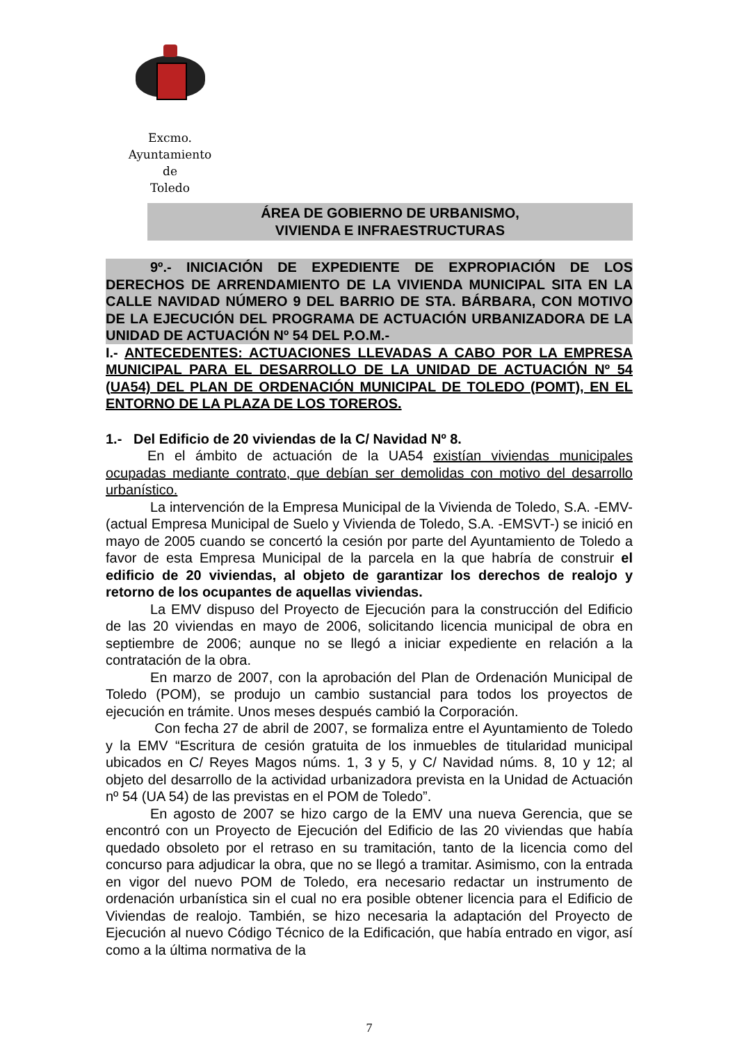Excmo. Ayuntamiento
de
Toledo
ÁREA DE GOBIERNO DE URBANISMO,
VIVIENDA E INFRAESTRUCTURAS
9º.- INICIACIÓN DE EXPEDIENTE DE EXPROPIACIÓN DE LOS DERECHOS DE ARRENDAMIENTO DE LA VIVIENDA MUNICIPAL SITA EN LA CALLE NAVIDAD NÚMERO 9 DEL BARRIO DE STA. BÁRBARA, CON MOTIVO DE LA EJECUCIÓN DEL PROGRAMA DE ACTUACIÓN URBANIZADORA DE LA UNIDAD DE ACTUACIÓN Nº 54 DEL P.O.M.-
I.- ANTECEDENTES: ACTUACIONES LLEVADAS A CABO POR LA EMPRESA MUNICIPAL PARA EL DESARROLLO DE LA UNIDAD DE ACTUACIÓN Nº 54 (UA54) DEL PLAN DE ORDENACIÓN MUNICIPAL DE TOLEDO (POMT), EN EL ENTORNO DE LA PLAZA DE LOS TOREROS.
1.- Del Edificio de 20 viviendas de la C/ Navidad Nº 8.
En el ámbito de actuación de la UA54 existían viviendas municipales ocupadas mediante contrato, que debían ser demolidas con motivo del desarrollo urbanístico.
La intervención de la Empresa Municipal de la Vivienda de Toledo, S.A. -EMV- (actual Empresa Municipal de Suelo y Vivienda de Toledo, S.A. -EMSVT-) se inició en mayo de 2005 cuando se concertó la cesión por parte del Ayuntamiento de Toledo a favor de esta Empresa Municipal de la parcela en la que habría de construir el edificio de 20 viviendas, al objeto de garantizar los derechos de realojo y retorno de los ocupantes de aquellas viviendas.
La EMV dispuso del Proyecto de Ejecución para la construcción del Edificio de las 20 viviendas en mayo de 2006, solicitando licencia municipal de obra en septiembre de 2006; aunque no se llegó a iniciar expediente en relación a la contratación de la obra.
En marzo de 2007, con la aprobación del Plan de Ordenación Municipal de Toledo (POM), se produjo un cambio sustancial para todos los proyectos de ejecución en trámite. Unos meses después cambió la Corporación.
Con fecha 27 de abril de 2007, se formaliza entre el Ayuntamiento de Toledo y la EMV “Escritura de cesión gratuita de los inmuebles de titularidad municipal ubicados en C/ Reyes Magos núms. 1, 3 y 5, y C/ Navidad núms. 8, 10 y 12; al objeto del desarrollo de la actividad urbanizadora prevista en la Unidad de Actuación nº 54 (UA 54) de las previstas en el POM de Toledo”.
En agosto de 2007 se hizo cargo de la EMV una nueva Gerencia, que se encontró con un Proyecto de Ejecución del Edificio de las 20 viviendas que había quedado obsoleto por el retraso en su tramitación, tanto de la licencia como del concurso para adjudicar la obra, que no se llegó a tramitar. Asimismo, con la entrada en vigor del nuevo POM de Toledo, era necesario redactar un instrumento de ordenación urbanística sin el cual no era posible obtener licencia para el Edificio de Viviendas de realojo. También, se hizo necesaria la adaptación del Proyecto de Ejecución al nuevo Código Técnico de la Edificación, que había entrado en vigor, así como a la última normativa de la
7